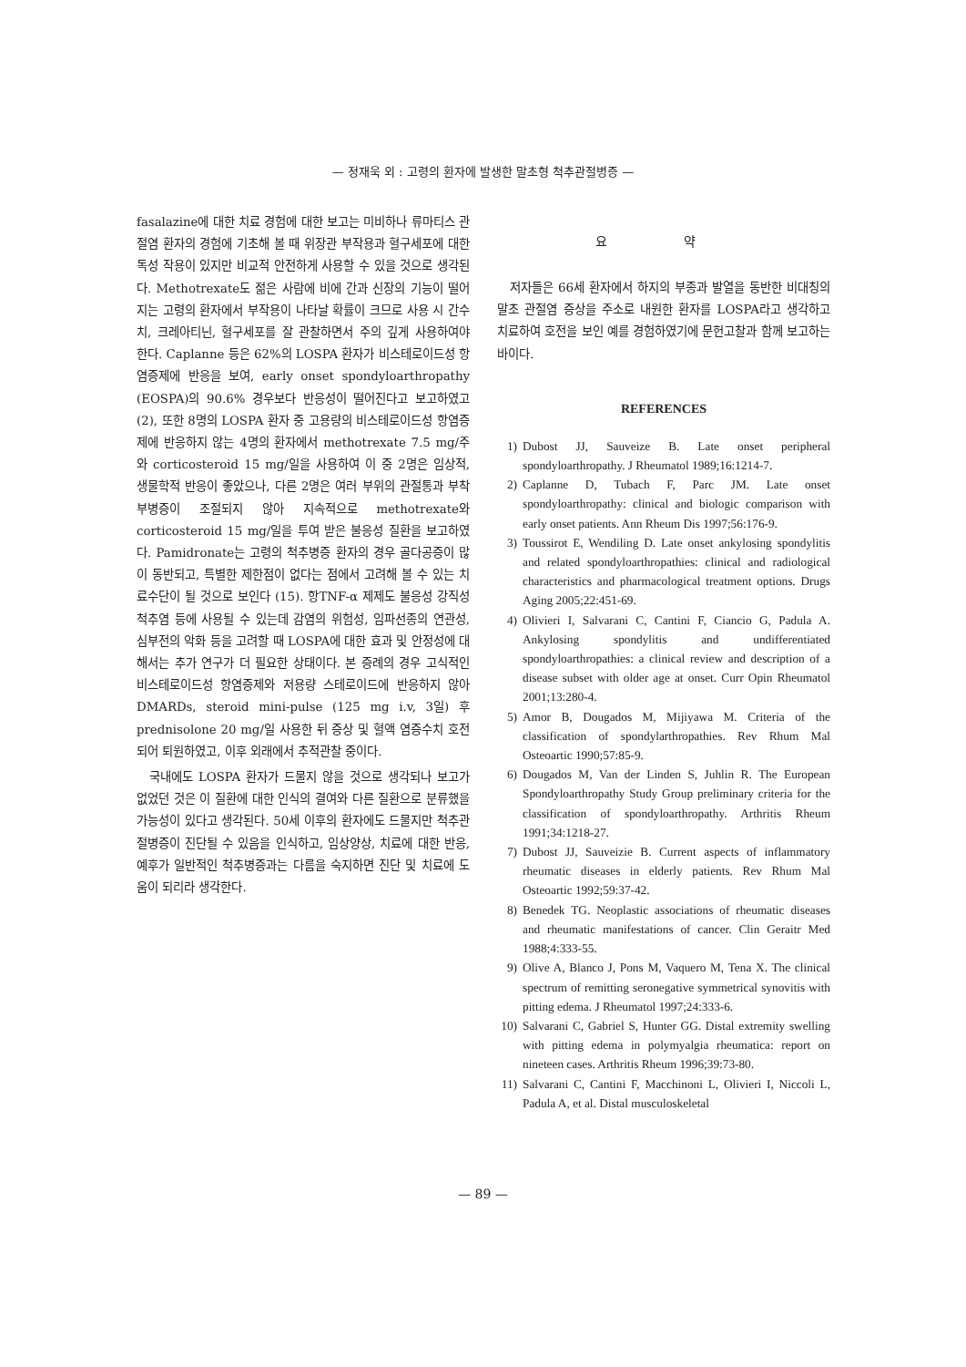— 정재욱 외 : 고령의 환자에 발생한 말초형 척추관절병증 —
fasalazine에 대한 치료 경험에 대한 보고는 미비하나 류마티스 관절염 환자의 경험에 기초해 볼 때 위장관 부작용과 혈구세포에 대한 독성 작용이 있지만 비교적 안전하게 사용할 수 있을 것으로 생각된다. Methotrexate도 젊은 사람에 비에 간과 신장의 기능이 떨어지는 고령의 환자에서 부작용이 나타날 확률이 크므로 사용 시 간수치, 크레아티닌, 혈구세포를 잘 관찰하면서 주의 깊게 사용하여야 한다. Caplanne 등은 62%의 LOSPA 환자가 비스테로이드성 항염증제에 반응을 보여, early onset spondyloarthropathy (EOSPA)의 90.6% 경우보다 반응성이 떨어진다고 보고하였고 (2), 또한 8명의 LOSPA 환자 중 고용량의 비스테로이드성 항염증제에 반응하지 않는 4명의 환자에서 methotrexate 7.5 mg/주와 corticosteroid 15 mg/일을 사용하여 이 중 2명은 임상적, 생물학적 반응이 좋았으나, 다른 2명은 여러 부위의 관절통과 부착부병증이 조절되지 않아 지속적으로 methotrexate와 corticosteroid 15 mg/일을 투여 받은 불응성 질환을 보고하였다. Pamidronate는 고령의 척추병증 환자의 경우 골다공증이 많이 동반되고, 특별한 제한점이 없다는 점에서 고려해 볼 수 있는 치료수단이 될 것으로 보인다 (15). 항TNF-α 제제도 불응성 강직성척추염 등에 사용될 수 있는데 감염의 위험성, 임파선종의 연관성, 심부전의 악화 등을 고려할 때 LOSPA에 대한 효과 및 안정성에 대해서는 추가 연구가 더 필요한 상태이다. 본 증례의 경우 고식적인 비스테로이드성 항염증제와 저용량 스테로이드에 반응하지 않아 DMARDs, steroid mini-pulse (125 mg i.v, 3일) 후 prednisolone 20 mg/일 사용한 뒤 증상 및 혈액 염증수치 호전되어 퇴원하였고, 이후 외래에서 추적관찰 중이다.
국내에도 LOSPA 환자가 드물지 않을 것으로 생각되나 보고가 없었던 것은 이 질환에 대한 인식의 결여와 다른 질환으로 분류했을 가능성이 있다고 생각된다. 50세 이후의 환자에도 드물지만 척추관절병증이 진단될 수 있음을 인식하고, 임상양상, 치료에 대한 반응, 예후가 일반적인 척추병증과는 다름을 숙지하면 진단 및 치료에 도움이 되리라 생각한다.
요 약
저자들은 66세 환자에서 하지의 부종과 발열을 동반한 비대칭의 말초 관절염 증상을 주소로 내원한 환자를 LOSPA라고 생각하고 치료하여 호전을 보인 예를 경험하였기에 문헌고찰과 함께 보고하는 바이다.
REFERENCES
1) Dubost JJ, Sauveize B. Late onset peripheral spondyloarthropathy. J Rheumatol 1989;16:1214-7.
2) Caplanne D, Tubach F, Parc JM. Late onset spondyloarthropathy: clinical and biologic comparison with early onset patients. Ann Rheum Dis 1997;56:176-9.
3) Toussirot E, Wendiling D. Late onset ankylosing spondylitis and related spondyloarthropathies: clinical and radiological characteristics and pharmacological treatment options. Drugs Aging 2005;22:451-69.
4) Olivieri I, Salvarani C, Cantini F, Ciancio G, Padula A. Ankylosing spondylitis and undifferentiated spondyloarthropathies: a clinical review and description of a disease subset with older age at onset. Curr Opin Rheumatol 2001;13:280-4.
5) Amor B, Dougados M, Mijiyawa M. Criteria of the classification of spondylarthropathies. Rev Rhum Mal Osteoartic 1990;57:85-9.
6) Dougados M, Van der Linden S, Juhlin R. The European Spondyloarthropathy Study Group preliminary criteria for the classification of spondyloarthropathy. Arthritis Rheum 1991;34:1218-27.
7) Dubost JJ, Sauveizie B. Current aspects of inflammatory rheumatic diseases in elderly patients. Rev Rhum Mal Osteoartic 1992;59:37-42.
8) Benedek TG. Neoplastic associations of rheumatic diseases and rheumatic manifestations of cancer. Clin Geraitr Med 1988;4:333-55.
9) Olive A, Blanco J, Pons M, Vaquero M, Tena X. The clinical spectrum of remitting seronegative symmetrical synovitis with pitting edema. J Rheumatol 1997;24:333-6.
10) Salvarani C, Gabriel S, Hunter GG. Distal extremity swelling with pitting edema in polymyalgia rheumatica: report on nineteen cases. Arthritis Rheum 1996;39:73-80.
11) Salvarani C, Cantini F, Macchinoni L, Olivieri I, Niccoli L, Padula A, et al. Distal musculoskeletal
— 89 —